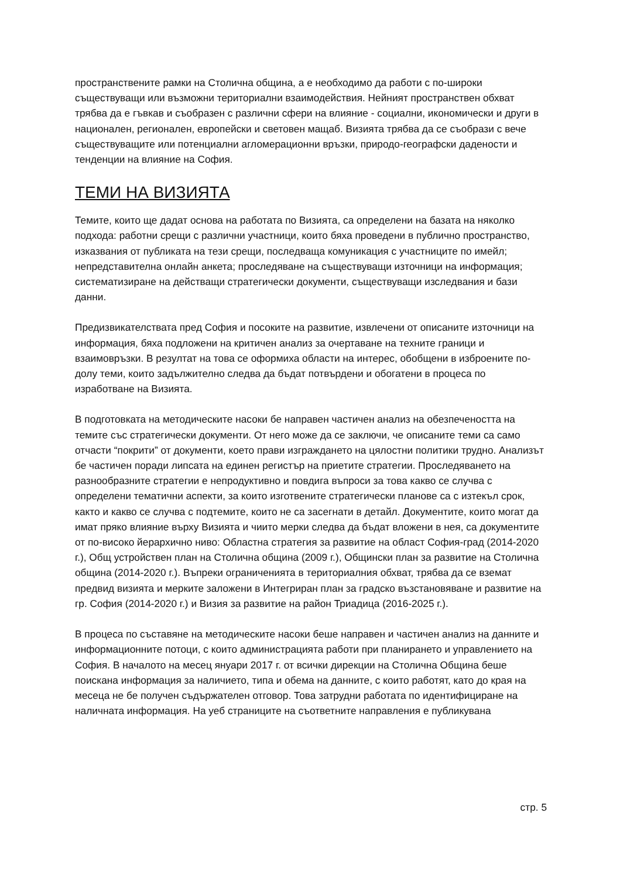пространствените рамки на Столична община, а е необходимо да работи с по-широки съществуващи или възможни териториални взаимодействия. Нейният пространствен обхват трябва да е гъвкав и съобразен с различни сфери на влияние - социални, икономически и други в национален, регионален, европейски и световен мащаб. Визията трябва да се съобрази с вече съществуващите или потенциални агломерационни връзки, природо-географски дадености и тенденции на влияние на София.
ТЕМИ НА ВИЗИЯТА
Темите, които ще дадат основа на работата по Визията, са определени на базата на няколко подхода: работни срещи с различни участници, които бяха проведени в публично пространство, изказвания от публиката на тези срещи, последваща комуникация с участниците по имейл; непредставителна онлайн анкета; проследяване на съществуващи източници на информация; систематизиране на действащи стратегически документи, съществуващи изследвания и бази данни.
Предизвикателствата пред София и посоките на развитие, извлечени от описаните източници на информация, бяха подложени на критичен анализ за очертаване на техните граници и взаимовръзки. В резултат на това се оформиха области на интерес, обобщени в изброените по-долу теми, които задължително следва да бъдат потвърдени и обогатени в процеса по изработване на Визията.
В подготовката на методическите насоки бе направен частичен анализ на обезпечеността на темите със стратегически документи. От него може да се заключи, че описаните теми са само отчасти “покрити” от документи, което прави изграждането на цялостни политики трудно. Анализът бе частичен поради липсата на единен регистър на приетите стратегии. Проследяването на разнообразните стратегии е непродуктивно и повдига въпроси за това какво се случва с определени тематични аспекти, за които изготвените стратегически планове са с изтекъл срок, както и какво се случва с подтемите, които не са засегнати в детайл. Документите, които могат да имат пряко влияние върху Визията и чиито мерки следва да бъдат вложени в нея, са документите от по-високо йерархично ниво: Областна стратегия за развитие на област София-град (2014-2020 г.), Общ устройствен план на Столична община (2009 г.), Общински план за развитие на Столична община (2014-2020 г.). Въпреки ограниченията в териториалния обхват, трябва да се вземат предвид визията и мерките заложени в Интегриран план за градско възстановяване и развитие на гр. София (2014-2020 г.) и Визия за развитие на район Триадица (2016-2025 г.).
В процеса по съставяне на методическите насоки беше направен и частичен анализ на данните и информационните потоци, с които администрацията работи при планирането и управлението на София. В началото на месец януари 2017 г. от всички дирекции на Столична Община беше поискана информация за наличието, типа и обема на данните, с които работят, като до края на месеца не бе получен съдържателен отговор. Това затрудни работата по идентифициране на наличната информация. На уеб страниците на съответните направления е публикувана
стр. 5